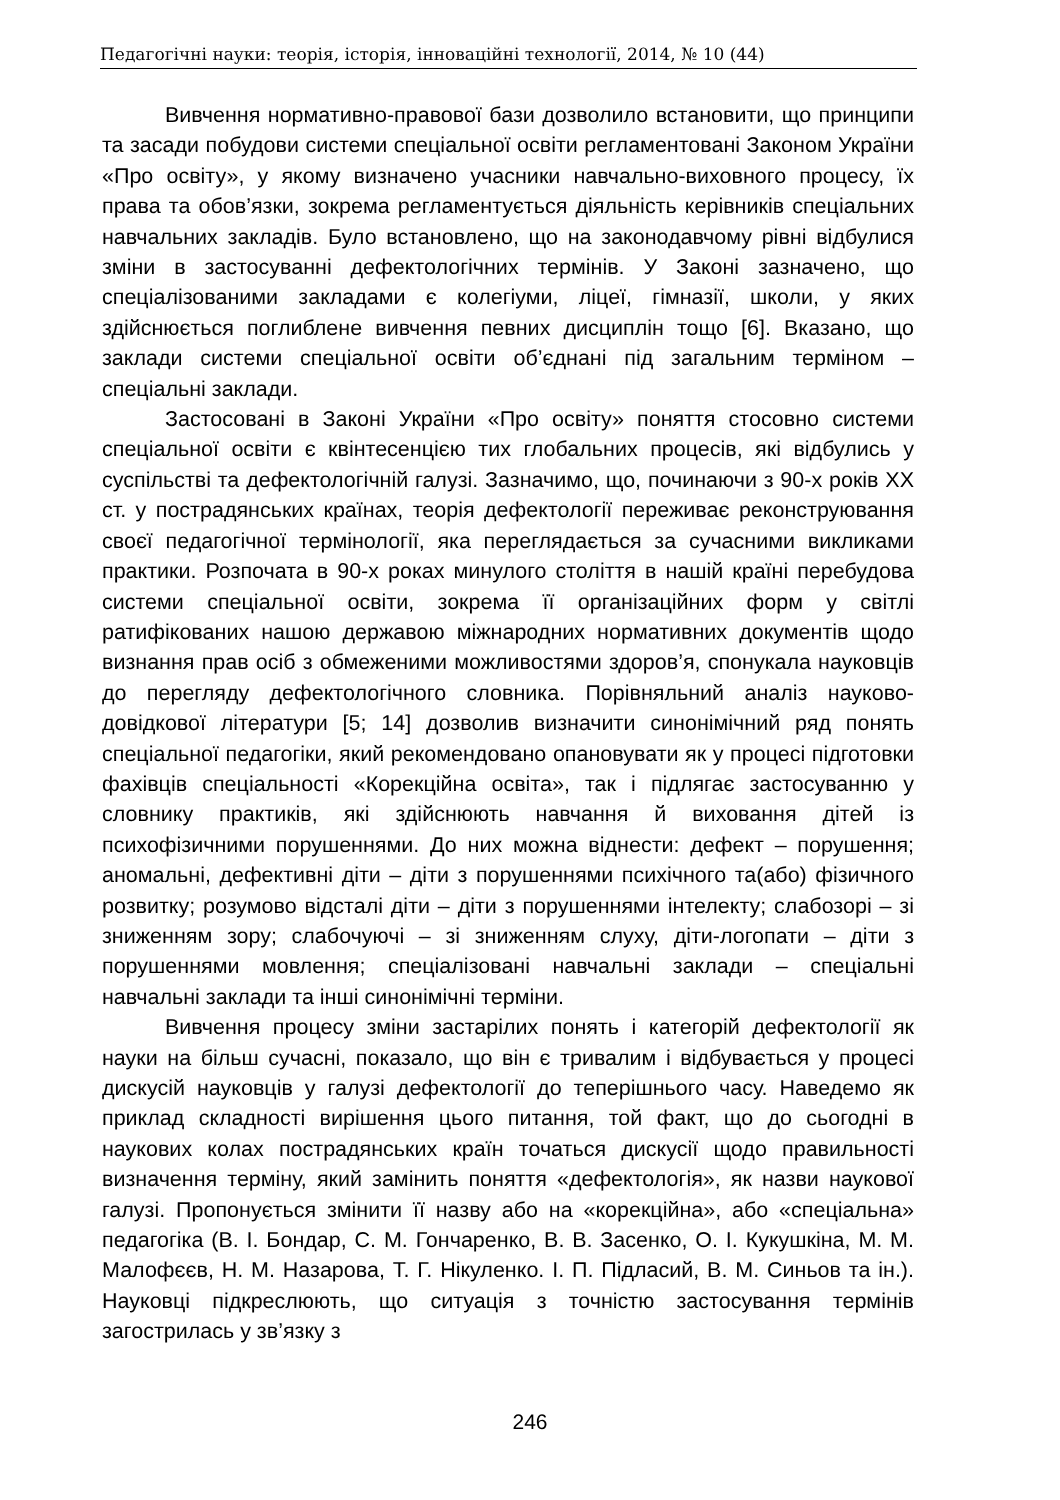Педагогічні науки: теорія, історія, інноваційні технології, 2014, № 10 (44)
Вивчення нормативно-правової бази дозволило встановити, що принципи та засади побудови системи спеціальної освіти регламентовані Законом України «Про освіту», у якому визначено учасники навчально-виховного процесу, їх права та обов’язки, зокрема регламентується діяльність керівників спеціальних навчальних закладів. Було встановлено, що на законодавчому рівні відбулися зміни в застосуванні дефектологічних термінів. У Законі зазначено, що спеціалізованими закладами є колегіуми, ліцеї, гімназії, школи, у яких здійснюється поглиблене вивчення певних дисциплін тощо [6]. Вказано, що заклади системи спеціальної освіти об’єднані під загальним терміном – спеціальні заклади.
Застосовані в Законі України «Про освіту» поняття стосовно системи спеціальної освіти є квінтесенцією тих глобальних процесів, які відбулись у суспільстві та дефектологічній галузі. Зазначимо, що, починаючи з 90-х років XX ст. у пострадянських країнах, теорія дефектології переживає реконструювання своєї педагогічної термінології, яка переглядається за сучасними викликами практики. Розпочата в 90-х роках минулого століття в нашій країні перебудова системи спеціальної освіти, зокрема її організаційних форм у світлі ратифікованих нашою державою міжнародних нормативних документів щодо визнання прав осіб з обмеженими можливостями здоров’я, спонукала науковців до перегляду дефектологічного словника. Порівняльний аналіз науково-довідкової літератури [5; 14] дозволив визначити синонімічний ряд понять спеціальної педагогіки, який рекомендовано опановувати як у процесі підготовки фахівців спеціальності «Корекційна освіта», так і підлягає застосуванню у словнику практиків, які здійснюють навчання й виховання дітей із психофізичними порушеннями. До них можна віднести: дефект – порушення; аномальні, дефективні діти – діти з порушеннями психічного та(або) фізичного розвитку; розумово відсталі діти – діти з порушеннями інтелекту; слабозорі – зі зниженням зору; слабочуючі – зі зниженням слуху, діти-логопати – діти з порушеннями мовлення; спеціалізовані навчальні заклади – спеціальні навчальні заклади та інші синонімічні терміни.
Вивчення процесу зміни застарілих понять і категорій дефектології як науки на більш сучасні, показало, що він є тривалим і відбувається у процесі дискусій науковців у галузі дефектології до теперішнього часу. Наведемо як приклад складності вирішення цього питання, той факт, що до сьогодні в наукових колах пострадянських країн точаться дискусії щодо правильності визначення терміну, який замінить поняття «дефектологія», як назви наукової галузі. Пропонується змінити її назву або на «корекційна», або «спеціальна» педагогіка (В. І. Бондар, С. М. Гончаренко, В. В. Засенко, О. І. Кукушкіна, М. М. Малофєєв, Н. М. Назарова, Т. Г. Нікуленко. І. П. Підласий, В. М. Синьов та ін.). Науковці підкреслюють, що ситуація з точністю застосування термінів загострилась у зв’язку з
246